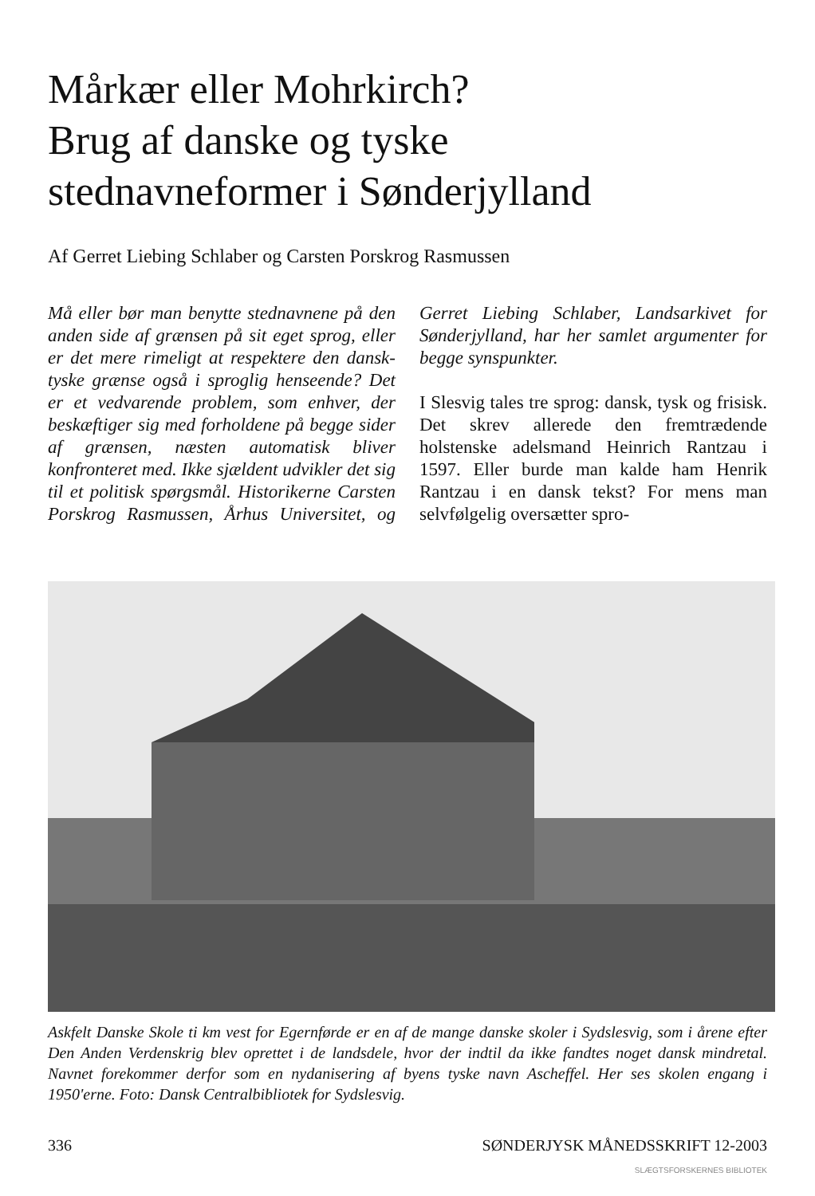Mårkær eller Mohrkirch?
Brug af danske og tyske
stednavneformer i Sønderjylland
Af Gerret Liebing Schlaber og Carsten Porskrog Rasmussen
Må eller bør man benytte stednavnene på den anden side af grænsen på sit eget sprog, eller er det mere rimeligt at respektere den dansk-tyske grænse også i sproglig henseende? Det er et vedvarende problem, som enhver, der beskæftiger sig med forholdene på begge sider af grænsen, næsten automatisk bliver konfronteret med. Ikke sjældent udvikler det sig til et politisk spørgsmål. Historikerne Carsten Porskrog Rasmussen, Århus Universitet, og Gerret Liebing Schlaber, Landsarkivet for Sønderjylland, har her samlet argumenter for begge synspunkter.
I Slesvig tales tre sprog: dansk, tysk og frisisk. Det skrev allerede den fremtrædende holstenske adelsmand Heinrich Rantzau i 1597. Eller burde man kalde ham Henrik Rantzau i en dansk tekst? For mens man selvfølgelig oversætter spro-
Askfelt Danske Skole ti km vest for Egernførde er en af de mange danske skoler i Sydslesvig, som i årene efter Den Anden Verdenskrig blev oprettet i de landsdele, hvor der indtil da ikke fandtes noget dansk mindretal. Navnet forekommer derfor som en nydanisering af byens tyske navn Ascheffel. Her ses skolen engang i 1950'erne. Foto: Dansk Centralbibliotek for Sydslesvig.
336 SØNDERJYSK MÅNEDSSKRIFT 12-2003
SLÆGTSFORSKERNES BIBLIOTEK